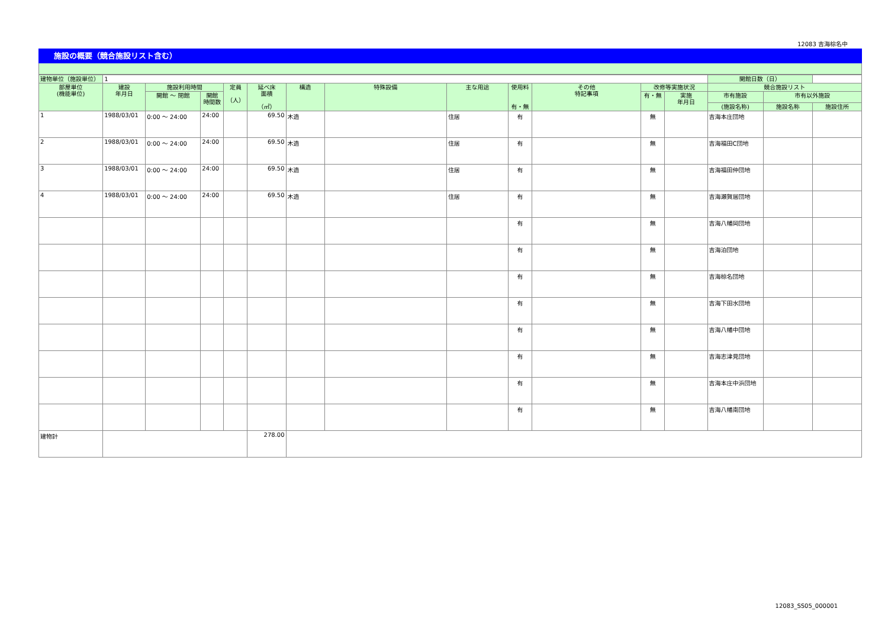12083 吉海棕名中
施設の概要（競合施設リスト含む）
| 建物単位（施設単位） | 1 | | | | | | | | | | | | 開館日数（日） | | |
| 部屋単位 (機能単位) | 建設 年月日 | 施設利用時間 | | 定員 （人） | 延べ床 面積 （㎡） | 構造 | 特殊設備 | 主な用途 | 使用料 有・無 | その他 特記事項 | 改修等実施状況 | | 競合施設リスト | | |
| | | 開館 ～ 閉館 | 開館 時間数 | | | | | | | | 有・無 | 実施 年月日 | 市有施設 | 市有以外施設 | |
| | | | | | | | | | | | | | (施設名称) | 施設名称 | 施設住所 |
| 1 | 1988/03/01 | 0:00 ～ 24:00 | 24:00 | | 69.50 | 木造 | | 住居 | 有 | | 無 | | 吉海本庄団地 | | |
| 2 | 1988/03/01 | 0:00 ～ 24:00 | 24:00 | | 69.50 | 木造 | | 住居 | 有 | | 無 | | 吉海福田C団地 | | |
| 3 | 1988/03/01 | 0:00 ～ 24:00 | 24:00 | | 69.50 | 木造 | | 住居 | 有 | | 無 | | 吉海福田仲団地 | | |
| 4 | 1988/03/01 | 0:00 ～ 24:00 | 24:00 | | 69.50 | 木造 | | 住居 | 有 | | 無 | | 吉海瀬賀居団地 | | |
| | | | | | | | | | 有 | | 無 | | 吉海八幡岡団地 | | |
| | | | | | | | | | 有 | | 無 | | 吉海泊団地 | | |
| | | | | | | | | | 有 | | 無 | | 吉海椋名団地 | | |
| | | | | | | | | | 有 | | 無 | | 吉海下田水団地 | | |
| | | | | | | | | | 有 | | 無 | | 吉海八幡中団地 | | |
| | | | | | | | | | 有 | | 無 | | 吉海志津見団地 | | |
| | | | | | | | | | 有 | | 無 | | 吉海本庄中浜団地 | | |
| | | | | | | | | | 有 | | 無 | | 吉海八幡南団地 | | |
| 建物計 | | | | | 278.00 | | | | | | | | | | |
12083_SS05_000001